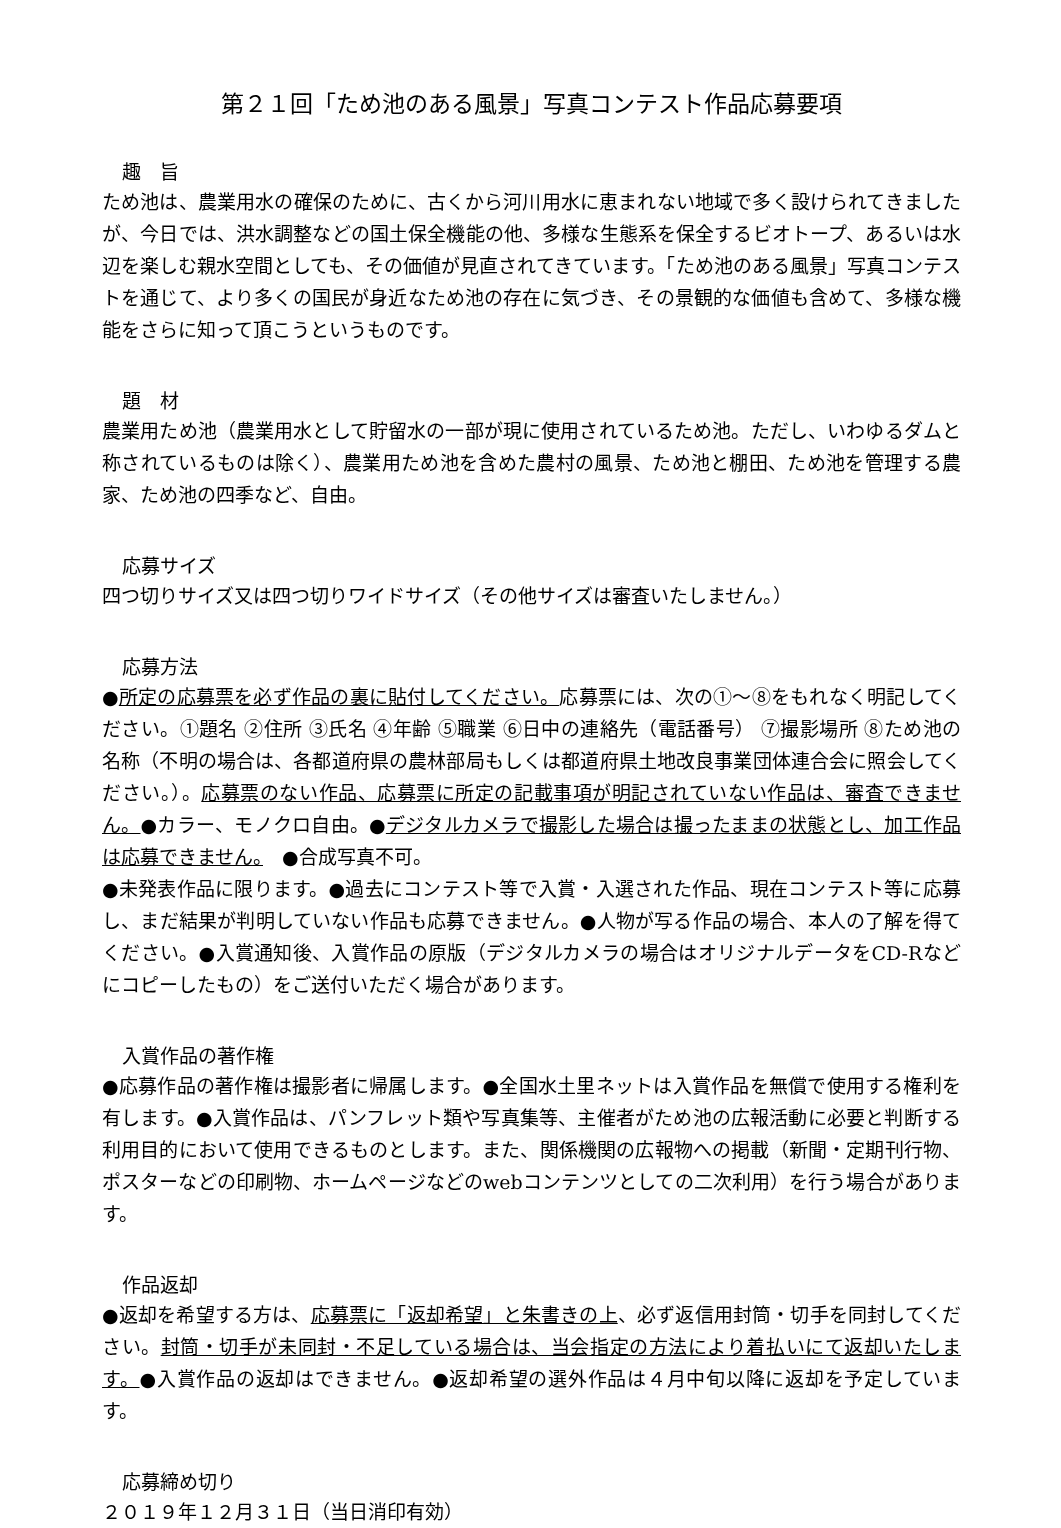第２１回「ため池のある風景」写真コンテスト作品応募要項
趣　旨
ため池は、農業用水の確保のために、古くから河川用水に恵まれない地域で多く設けられてきましたが、今日では、洪水調整などの国土保全機能の他、多様な生態系を保全するビオトープ、あるいは水辺を楽しむ親水空間としても、その価値が見直されてきています。「ため池のある風景」写真コンテストを通じて、より多くの国民が身近なため池の存在に気づき、その景観的な価値も含めて、多様な機能をさらに知って頂こうというものです。
題　材
農業用ため池（農業用水として貯留水の一部が現に使用されているため池。ただし、いわゆるダムと称されているものは除く）、農業用ため池を含めた農村の風景、ため池と棚田、ため池を管理する農家、ため池の四季など、自由。
応募サイズ
四つ切りサイズ又は四つ切りワイドサイズ（その他サイズは審査いたしません。）
応募方法
●所定の応募票を必ず作品の裏に貼付してください。応募票には、次の①～⑧をもれなく明記してください。①題名 ②住所 ③氏名 ④年齢 ⑤職業 ⑥日中の連絡先（電話番号） ⑦撮影場所 ⑧ため池の名称（不明の場合は、各都道府県の農林部局もしくは都道府県土地改良事業団体連合会に照会してください。）。応募票のない作品、応募票に所定の記載事項が明記されていない作品は、審査できません。●カラー、モノクロ自由。●デジタルカメラで撮影した場合は撮ったままの状態とし、加工作品は応募できません。　●合成写真不可。
●未発表作品に限ります。●過去にコンテスト等で入賞・入選された作品、現在コンテスト等に応募し、まだ結果が判明していない作品も応募できません。●人物が写る作品の場合、本人の了解を得てください。●入賞通知後、入賞作品の原版（デジタルカメラの場合はオリジナルデータをCD-Rなどにコピーしたもの）をご送付いただく場合があります。
入賞作品の著作権
●応募作品の著作権は撮影者に帰属します。●全国水土里ネットは入賞作品を無償で使用する権利を有します。●入賞作品は、パンフレット類や写真集等、主催者がため池の広報活動に必要と判断する利用目的において使用できるものとします。また、関係機関の広報物への掲載（新聞・定期刊行物、ポスターなどの印刷物、ホームページなどのwebコンテンツとしての二次利用）を行う場合があります。
作品返却
●返却を希望する方は、応募票に「返却希望」と朱書きの上、必ず返信用封筒・切手を同封してください。封筒・切手が未同封・不足している場合は、当会指定の方法により着払いにて返却いたします。●入賞作品の返却はできません。●返却希望の選外作品は４月中旬以降に返却を予定しています。
応募締め切り
２０１９年１２月３１日（当日消印有効）